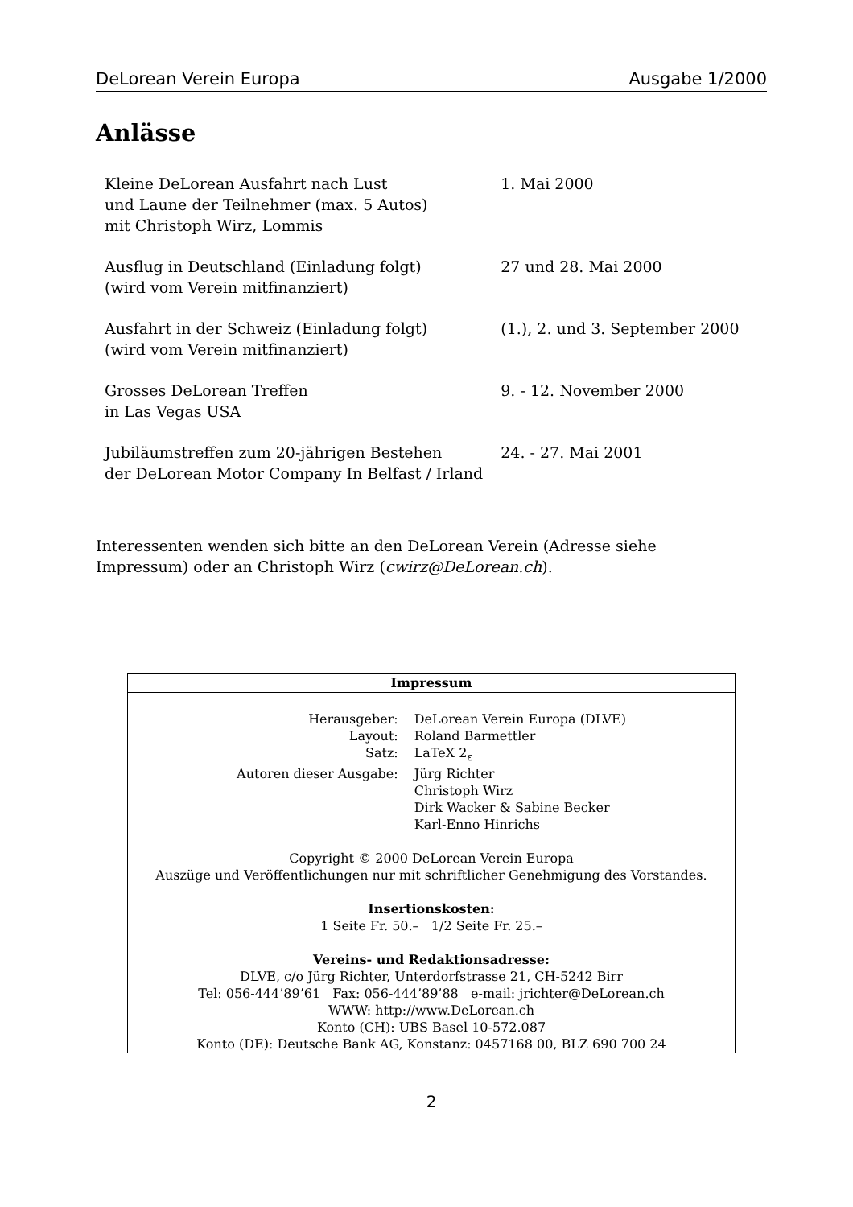DeLorean Verein Europa Ausgabe 1/2000
Anlässe
| Kleine DeLorean Ausfahrt nach Lust und Laune der Teilnehmer (max. 5 Autos) mit Christoph Wirz, Lommis | 1. Mai 2000 |
| Ausflug in Deutschland (Einladung folgt) (wird vom Verein mitfinanziert) | 27 und 28. Mai 2000 |
| Ausfahrt in der Schweiz (Einladung folgt) (wird vom Verein mitfinanziert) | (1.), 2. und 3. September 2000 |
| Grosses DeLorean Treffen in Las Vegas USA | 9. - 12. November 2000 |
| Jubiläumstreffen zum 20-jährigen Bestehen der DeLorean Motor Company In Belfast / Irland | 24. - 27. Mai 2001 |
Interessenten wenden sich bitte an den DeLorean Verein (Adresse siehe Impressum) oder an Christoph Wirz (cwirz@DeLorean.ch).
Impressum
| Herausgeber: | DeLorean Verein Europa (DLVE) |
| Layout: | Roland Barmettler |
| Satz: | LaTeX 2<sub>ε</sub> |
| Autoren dieser Ausgabe: | Jürg Richter Christoph Wirz Dirk Wacker & Sabine Becker Karl-Enno Hinrichs |
Copyright © 2000 DeLorean Verein Europa
Auszüge und Veröffentlichungen nur mit schriftlicher Genehmigung des Vorstandes.
Insertionskosten:
1 Seite Fr. 50.– 1/2 Seite Fr. 25.–
Vereins- und Redaktionsadresse:
DLVE, c/o Jürg Richter, Unterdorfstrasse 21, CH-5242 Birr
Tel: 056-444’89’61 Fax: 056-444’89’88 e-mail: jrichter@DeLorean.ch
WWW: http://www.DeLorean.ch
Konto (CH): UBS Basel 10-572.087
Konto (DE): Deutsche Bank AG, Konstanz: 0457168 00, BLZ 690 700 24
2